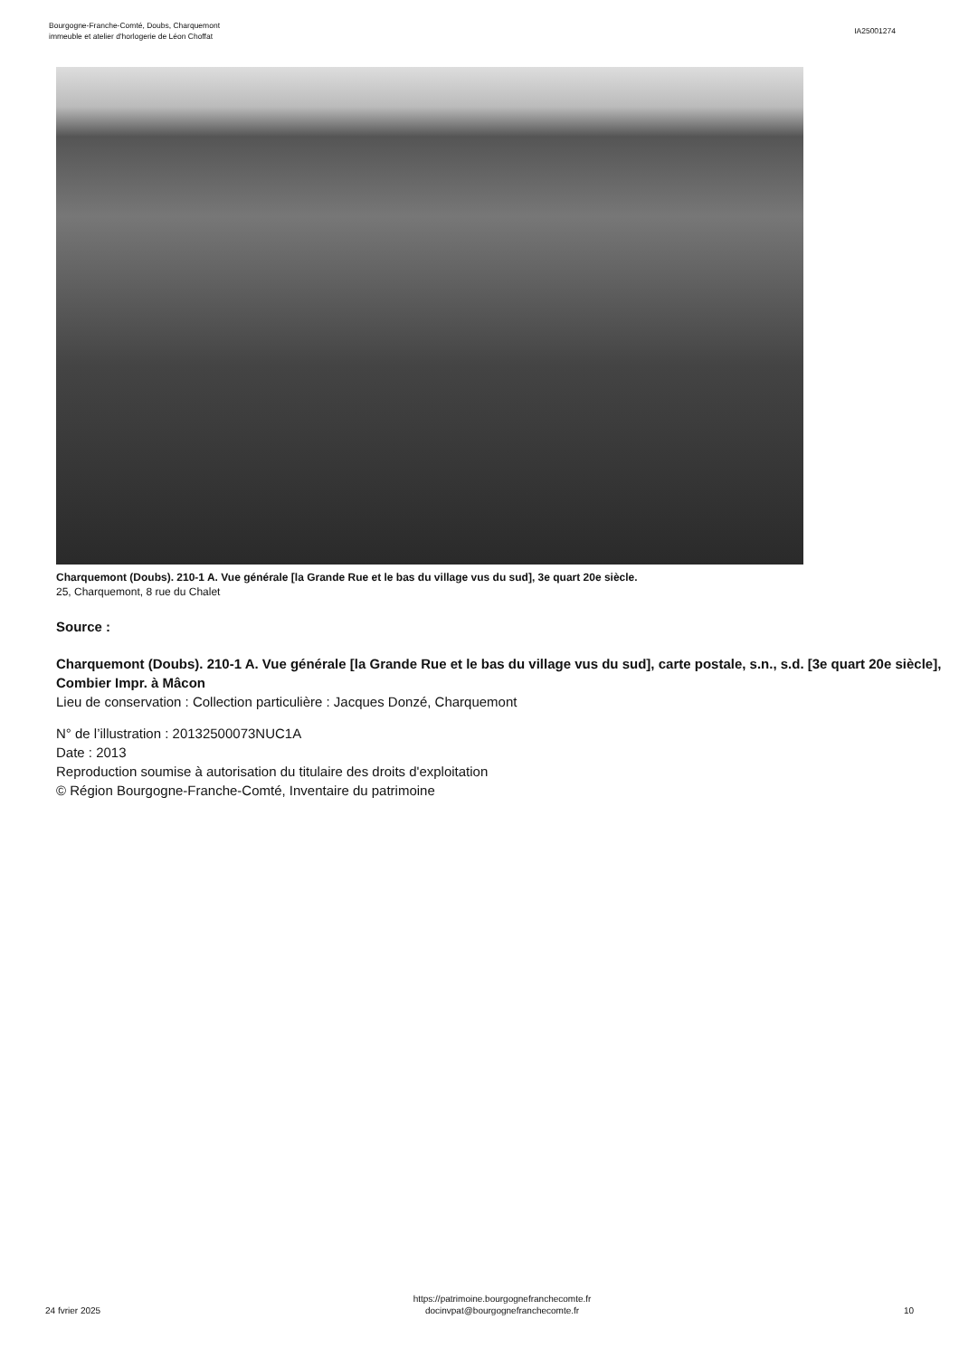Bourgogne-Franche-Comté, Doubs, Charquemont
immeuble et atelier d'horlogerie de Léon Choffat
IA25001274
Charquemont (Doubs). 210-1 A. Vue générale [la Grande Rue et le bas du village vus du sud], 3e quart 20e siècle.
25, Charquemont, 8 rue du Chalet
Source :
Charquemont (Doubs). 210-1 A. Vue générale [la Grande Rue et le bas du village vus du sud], carte postale, s.n., s.d. [3e quart 20e siècle], Combier Impr. à Mâcon
Lieu de conservation : Collection particulière : Jacques Donzé, Charquemont
N° de l’illustration : 20132500073NUC1A
Date : 2013
Reproduction soumise à autorisation du titulaire des droits d'exploitation
© Région Bourgogne-Franche-Comté, Inventaire du patrimoine
24 fvrier 2025
https://patrimoine.bourgognefranchecomte.fr
docinvpat@bourgognefranchecomte.fr
10